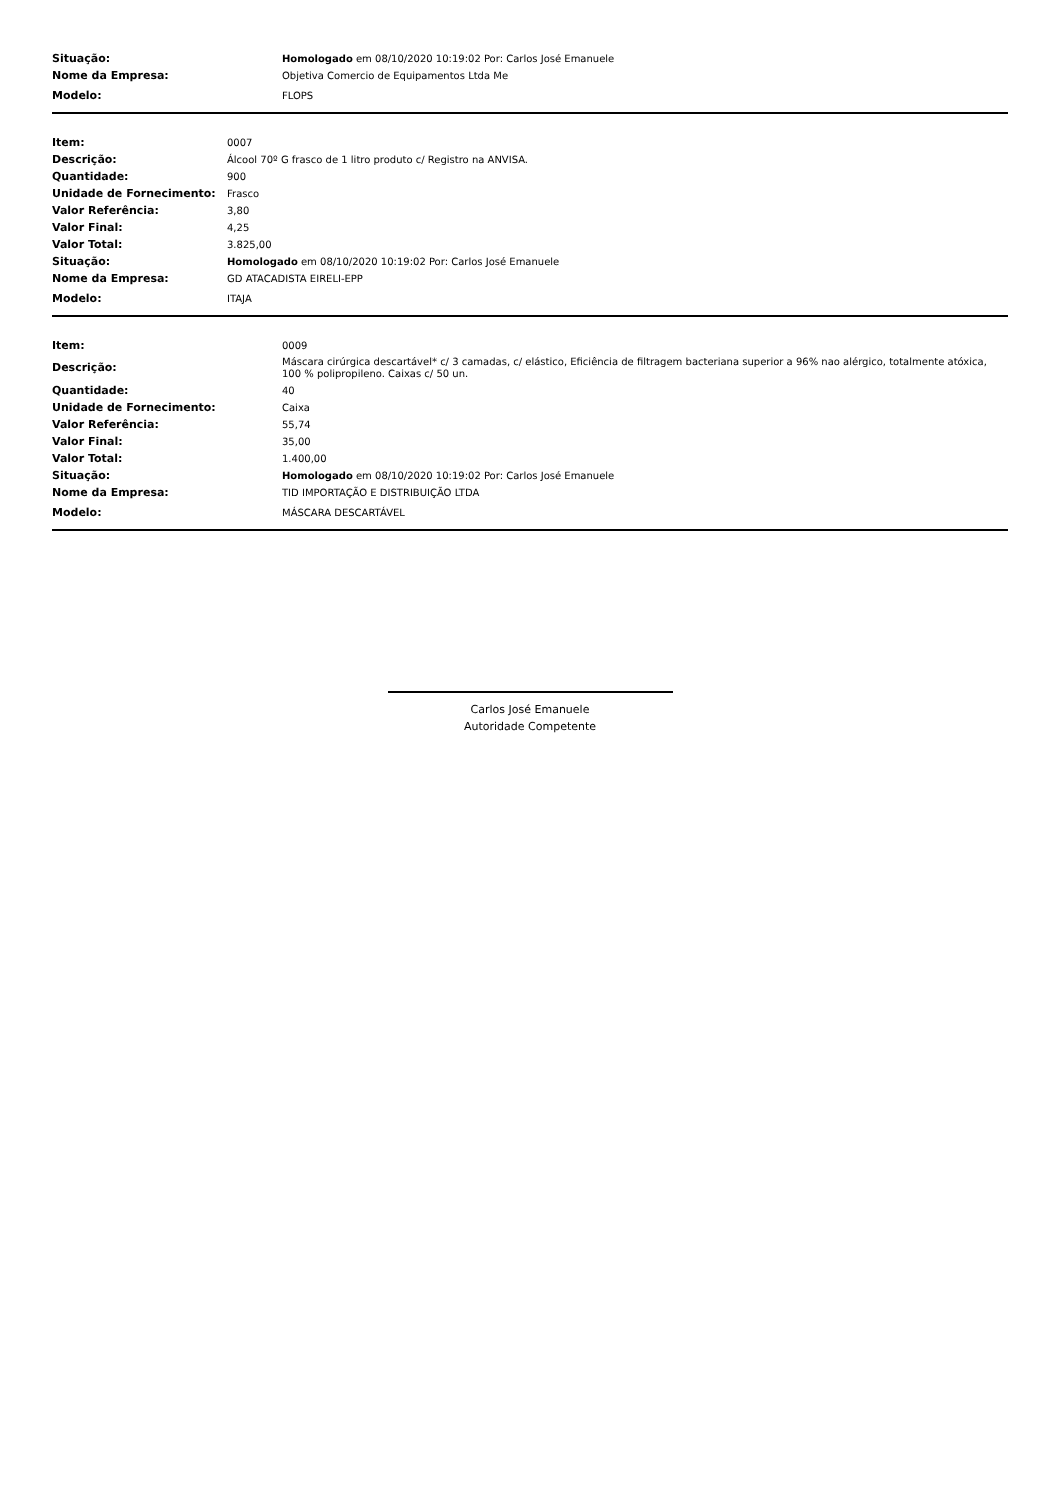| Situação: | Homologado em 08/10/2020 10:19:02 Por: Carlos José Emanuele |
| Nome da Empresa: | Objetiva Comercio de Equipamentos Ltda Me |
| Modelo: | FLOPS |
| Item: | 0007 |
| Descrição: | Álcool 70º G frasco de 1 litro produto c/ Registro na ANVISA. |
| Quantidade: | 900 |
| Unidade de Fornecimento: | Frasco |
| Valor Referência: | 3,80 |
| Valor Final: | 4,25 |
| Valor Total: | 3.825,00 |
| Situação: | Homologado em 08/10/2020 10:19:02 Por: Carlos José Emanuele |
| Nome da Empresa: | GD ATACADISTA EIRELI-EPP |
| Modelo: | ITAJA |
| Item: | 0009 |
| Descrição: | Máscara cirúrgica descartável* c/ 3 camadas, c/ elástico, Eficiência de filtragem bacteriana superior a 96% nao alérgico, totalmente atóxica, 100 % polipropileno. Caixas c/ 50 un. |
| Quantidade: | 40 |
| Unidade de Fornecimento: | Caixa |
| Valor Referência: | 55,74 |
| Valor Final: | 35,00 |
| Valor Total: | 1.400,00 |
| Situação: | Homologado em 08/10/2020 10:19:02 Por: Carlos José Emanuele |
| Nome da Empresa: | TID IMPORTAÇÃO E DISTRIBUIÇÃO LTDA |
| Modelo: | MÁSCARA DESCARTÁVEL |
Carlos José Emanuele
Autoridade Competente